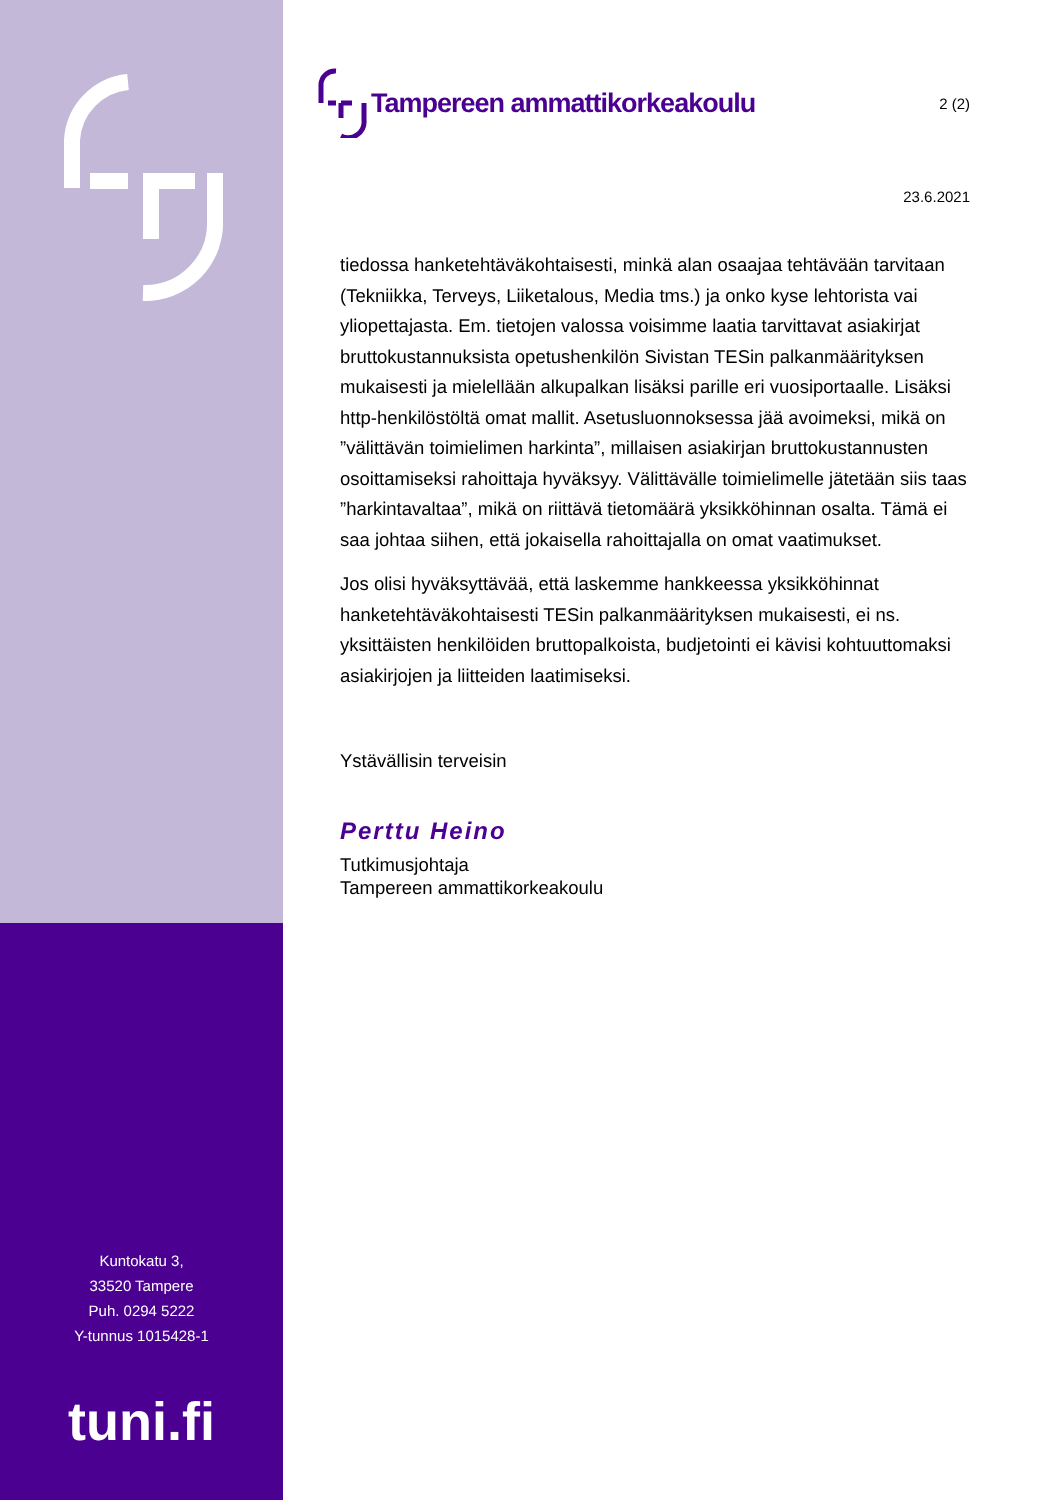Kuntokatu 3,
33520 Tampere
Puh. 0294 5222
Y-tunnus 1015428-1
tuni.fi
Tampereen ammattikorkeakoulu
2 (2)
23.6.2021
tiedossa hanketehtäväkohtaisesti, minkä alan osaajaa tehtävään tarvitaan (Tekniikka, Terveys, Liiketalous, Media tms.) ja onko kyse lehtorista vai yliopettajasta. Em. tietojen valossa voisimme laatia tarvittavat asiakirjat bruttokustannuksista opetushenkilön Sivistan TESin palkanmäärityksen mukaisesti ja mielellään alkupalkan lisäksi parille eri vuosiportaalle. Lisäksi http-henkilöstöltä omat mallit. Asetusluonnoksessa jää avoimeksi, mikä on ”välittävän toimielimen harkinta”, millaisen asiakirjan bruttokustannusten osoittamiseksi rahoittaja hyväksyy. Välittävälle toimielimelle jätetään siis taas ”harkintavaltaa”, mikä on riittävä tietomäärä yksikköhinnan osalta. Tämä ei saa johtaa siihen, että jokaisella rahoittajalla on omat vaatimukset.
Jos olisi hyväksyttävää, että laskemme hankkeessa yksikköhinnat hanketehtäväkohtaisesti TESin palkanmäärityksen mukaisesti, ei ns. yksittäisten henkilöiden bruttopalkoista, budjetointi ei kävisi kohtuuttomaksi asiakirjojen ja liitteiden laatimiseksi.
Ystävällisin terveisin
Perttu Heino
Tutkimusjohtaja
Tampereen ammattikorkeakoulu